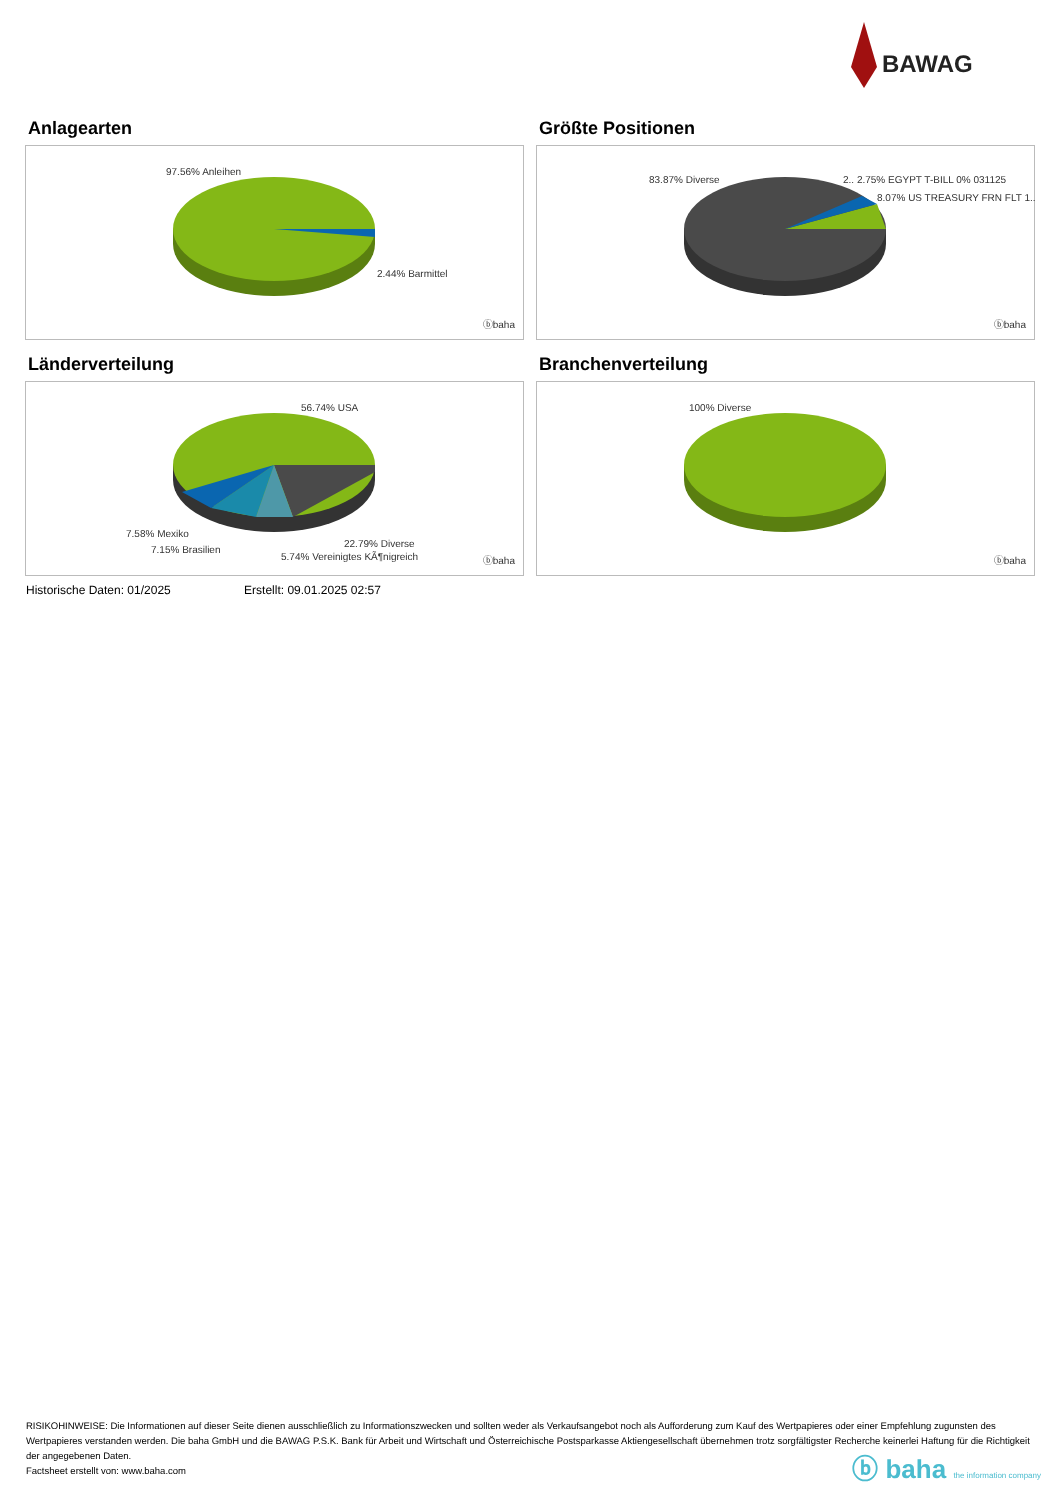BAWAG
Anlagearten
97.56% Anleihen
2.44% Barmittel
ⓑbaha
Größte Positionen
83.87% Diverse 2.. 2.75% EGYPT T-BILL 0% 031125
8.07% US TREASURY FRN FLT 1..
ⓑbaha
Länderverteilung
56.74% USA
7.58% Mexiko
7.15% Brasilien
22.79% Diverse
5.74% Vereinigtes KÃ¶nigreich ⓑbaha
Branchenverteilung
100% Diverse
ⓑbaha
Historische Daten: 01/2025 Erstellt: 09.01.2025 02:57
RISIKOHINWEISE: Die Informationen auf dieser Seite dienen ausschließlich zu Informationszwecken und sollten weder als Verkaufsangebot noch als Aufforderung zum Kauf des Wertpapieres oder einer Empfehlung zugunsten des Wertpapieres verstanden werden. Die baha GmbH und die BAWAG P.S.K. Bank für Arbeit und Wirtschaft und Österreichische Postsparkasse Aktiengesellschaft übernehmen trotz sorgfältigster Recherche keinerlei Haftung für die Richtigkeit der angegebenen Daten.
Factsheet erstellt von: www.baha.com
ⓑ baha the information company